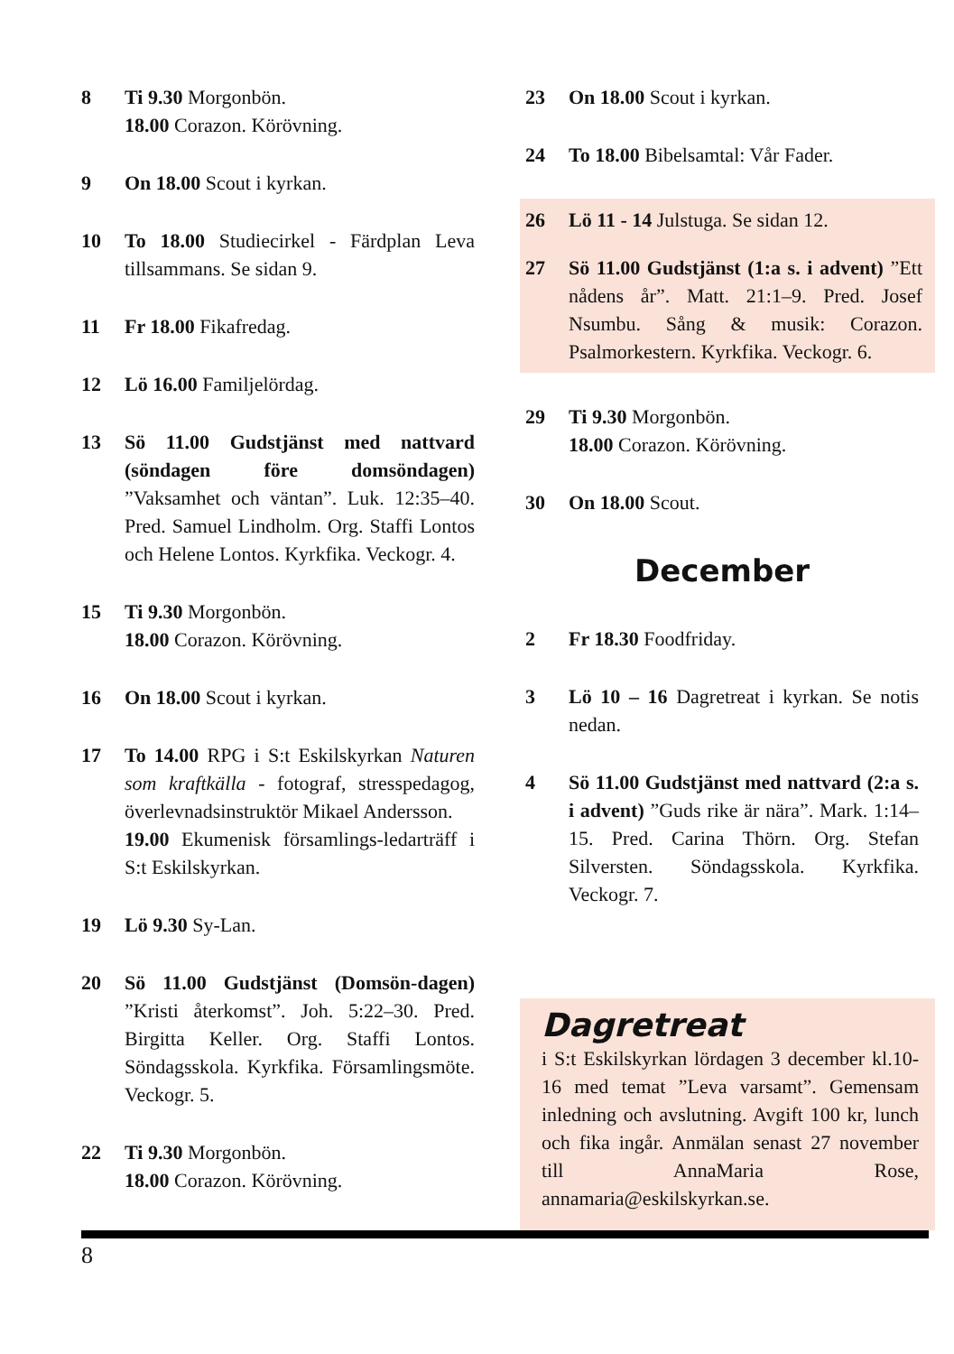8 Ti 9.30 Morgonbön.
18.00 Corazon. Körövning.
9 On 18.00 Scout i kyrkan.
10 To 18.00 Studiecirkel - Färdplan Leva tillsammans. Se sidan 9.
11 Fr 18.00 Fikafredag.
12 Lö 16.00 Familjelördag.
13 Sö 11.00 Gudstjänst med nattvard (söndagen före domsöndagen) ”Vaksamhet och väntan”. Luk. 12:35–40. Pred. Samuel Lindholm. Org. Staffi Lontos och Helene Lontos. Kyrkfika. Veckogr. 4.
15 Ti 9.30 Morgonbön.
18.00 Corazon. Körövning.
16 On 18.00 Scout i kyrkan.
17 To 14.00 RPG i S:t Eskilskyrkan Naturen som kraftkälla - fotograf, stresspedagog, överlevnadsinstruktör Mikael Andersson.
19.00 Ekumenisk församlings-ledarträff i S:t Eskilskyrkan.
19 Lö 9.30 Sy-Lan.
20 Sö 11.00 Gudstjänst (Domsön-dagen) ”Kristi återkomst”. Joh. 5:22–30. Pred. Birgitta Keller. Org. Staffi Lontos. Söndagsskola. Kyrkfika. Församlingsmöte. Veckogr. 5.
22 Ti 9.30 Morgonbön.
18.00 Corazon. Körövning.
23 On 18.00 Scout i kyrkan.
24 To 18.00 Bibelsamtal: Vår Fader.
26 Lö 11 - 14 Julstuga. Se sidan 12.
27 Sö 11.00 Gudstjänst (1:a s. i advent) ”Ett nådens år”. Matt. 21:1–9. Pred. Josef Nsumbu. Sång & musik: Corazon. Psalmorkestern. Kyrkfika. Veckogr. 6.
29 Ti 9.30 Morgonbön.
18.00 Corazon. Körövning.
30 On 18.00 Scout.
December
2 Fr 18.30 Foodfriday.
3 Lö 10 – 16 Dagretreat i kyrkan. Se notis nedan.
4 Sö 11.00 Gudstjänst med nattvard (2:a s. i advent) ”Guds rike är nära”. Mark. 1:14–15. Pred. Carina Thörn. Org. Stefan Silversten. Söndagsskola. Kyrkfika. Veckogr. 7.
Dagretreat
i S:t Eskilskyrkan lördagen 3 december kl.10-16 med temat ”Leva varsamt”. Gemensam inledning och avslutning. Avgift 100 kr, lunch och fika ingår. Anmälan senast 27 november till AnnaMaria Rose, annamaria@eskilskyrkan.se.
8